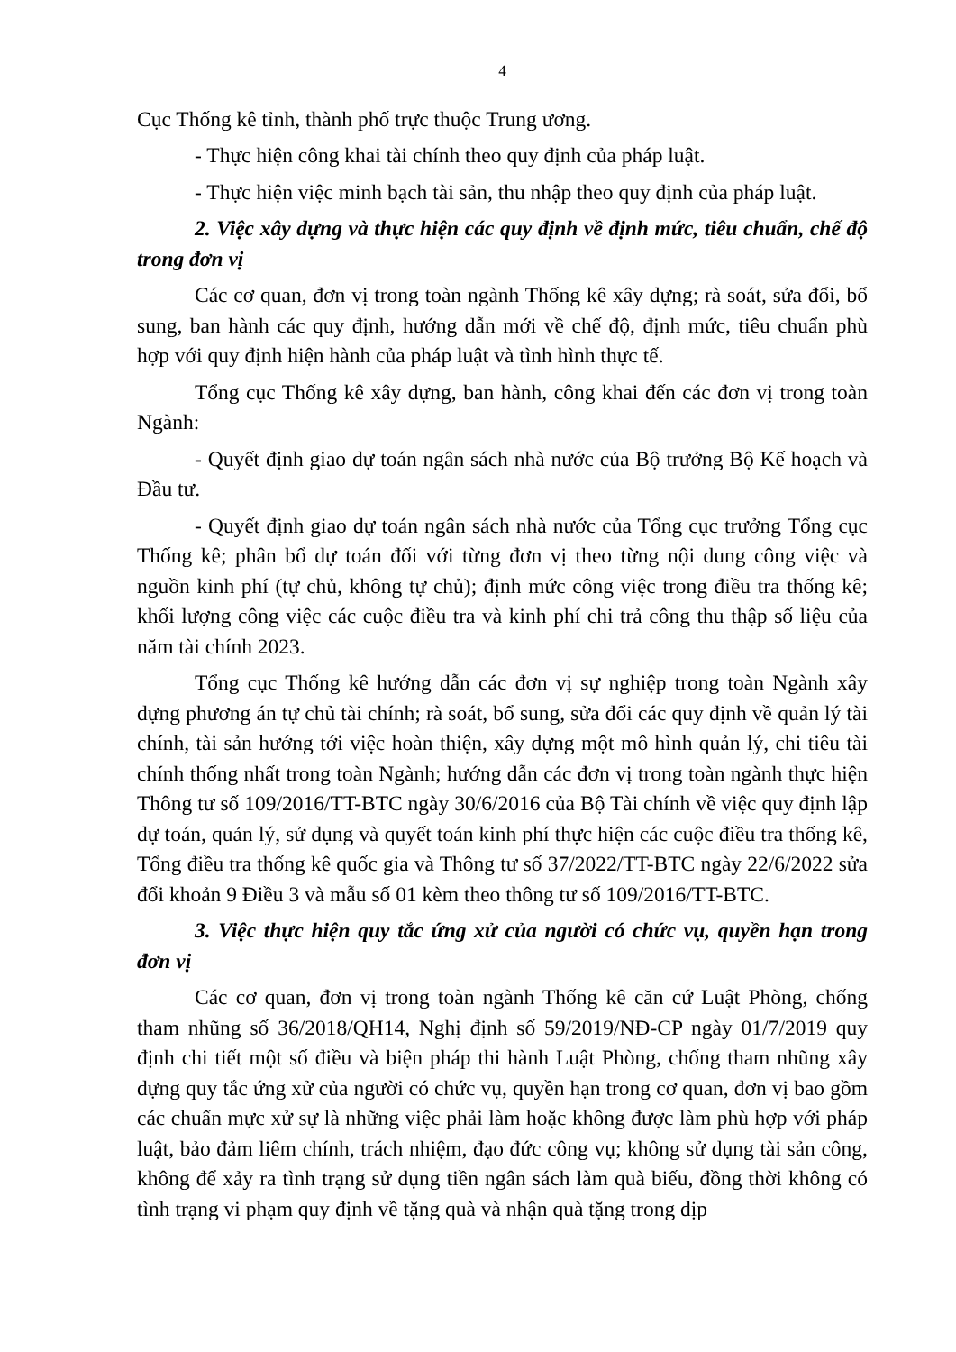4
Cục Thống kê tỉnh, thành phố trực thuộc Trung ương.
- Thực hiện công khai tài chính theo quy định của pháp luật.
- Thực hiện việc minh bạch tài sản, thu nhập theo quy định của pháp luật.
2. Việc xây dựng và thực hiện các quy định về định mức, tiêu chuẩn, chế độ trong đơn vị
Các cơ quan, đơn vị trong toàn ngành Thống kê xây dựng; rà soát, sửa đổi, bổ sung, ban hành các quy định, hướng dẫn mới về chế độ, định mức, tiêu chuẩn phù hợp với quy định hiện hành của pháp luật và tình hình thực tế.
Tổng cục Thống kê xây dựng, ban hành, công khai đến các đơn vị trong toàn Ngành:
- Quyết định giao dự toán ngân sách nhà nước của Bộ trưởng Bộ Kế hoạch và Đầu tư.
- Quyết định giao dự toán ngân sách nhà nước của Tổng cục trưởng Tổng cục Thống kê; phân bổ dự toán đối với từng đơn vị theo từng nội dung công việc và nguồn kinh phí (tự chủ, không tự chủ); định mức công việc trong điều tra thống kê; khối lượng công việc các cuộc điều tra và kinh phí chi trả công thu thập số liệu của năm tài chính 2023.
Tổng cục Thống kê hướng dẫn các đơn vị sự nghiệp trong toàn Ngành xây dựng phương án tự chủ tài chính; rà soát, bổ sung, sửa đổi các quy định về quản lý tài chính, tài sản hướng tới việc hoàn thiện, xây dựng một mô hình quản lý, chi tiêu tài chính thống nhất trong toàn Ngành; hướng dẫn các đơn vị trong toàn ngành thực hiện Thông tư số 109/2016/TT-BTC ngày 30/6/2016 của Bộ Tài chính về việc quy định lập dự toán, quản lý, sử dụng và quyết toán kinh phí thực hiện các cuộc điều tra thống kê, Tổng điều tra thống kê quốc gia và Thông tư số 37/2022/TT-BTC ngày 22/6/2022 sửa đổi khoản 9 Điều 3 và mẫu số 01 kèm theo thông tư số 109/2016/TT-BTC.
3. Việc thực hiện quy tắc ứng xử của người có chức vụ, quyền hạn trong đơn vị
Các cơ quan, đơn vị trong toàn ngành Thống kê căn cứ Luật Phòng, chống tham nhũng số 36/2018/QH14, Nghị định số 59/2019/NĐ-CP ngày 01/7/2019 quy định chi tiết một số điều và biện pháp thi hành Luật Phòng, chống tham nhũng xây dựng quy tắc ứng xử của người có chức vụ, quyền hạn trong cơ quan, đơn vị bao gồm các chuẩn mực xử sự là những việc phải làm hoặc không được làm phù hợp với pháp luật, bảo đảm liêm chính, trách nhiệm, đạo đức công vụ; không sử dụng tài sản công, không để xảy ra tình trạng sử dụng tiền ngân sách làm quà biếu, đồng thời không có tình trạng vi phạm quy định về tặng quà và nhận quà tặng trong dịp